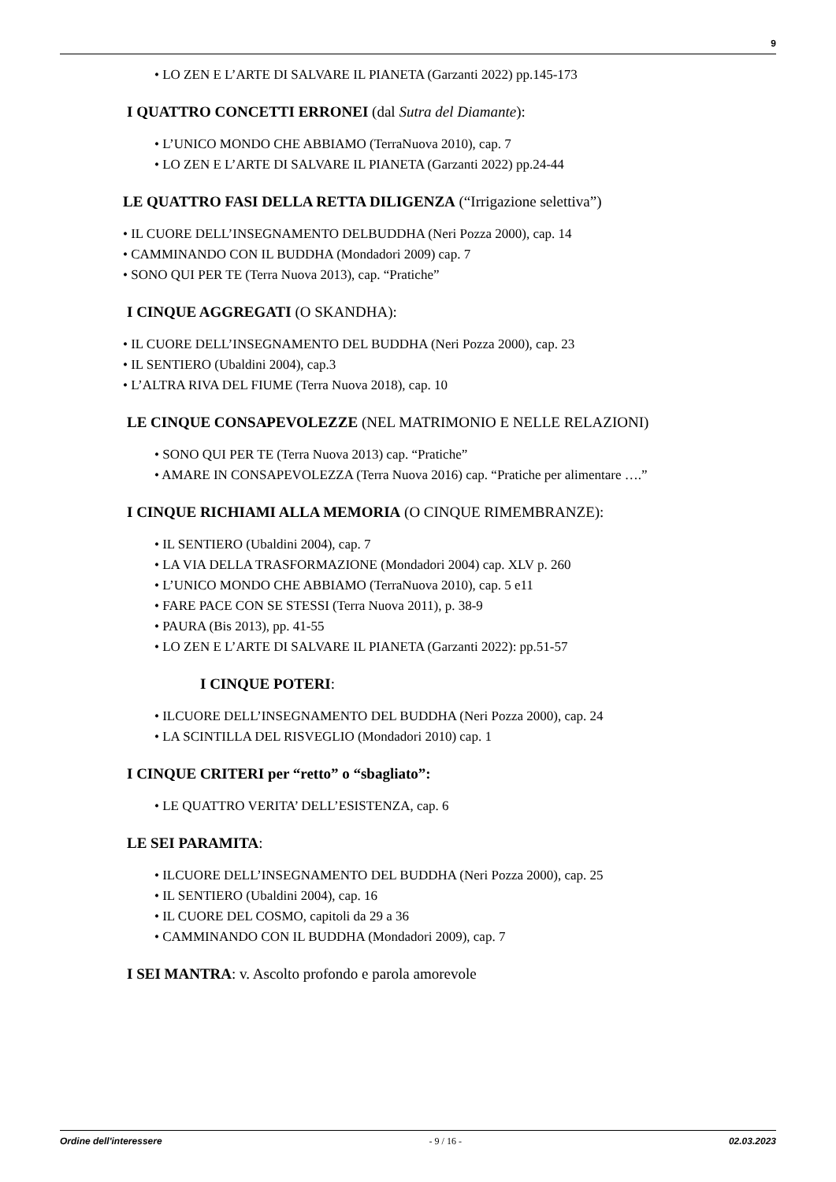9
LO ZEN E L’ARTE DI SALVARE IL PIANETA (Garzanti 2022) pp.145-173
I QUATTRO CONCETTI ERRONEI (dal Sutra del Diamante):
L’UNICO MONDO CHE ABBIAMO (TerraNuova 2010), cap. 7
LO ZEN E L’ARTE DI SALVARE IL PIANETA (Garzanti 2022) pp.24-44
LE QUATTRO FASI DELLA RETTA DILIGENZA (“Irrigazione selettiva”)
IL CUORE DELL’INSEGNAMENTO DELBUDDHA (Neri Pozza 2000), cap. 14
CAMMINANDO CON IL BUDDHA (Mondadori 2009) cap. 7
SONO QUI PER TE (Terra Nuova 2013), cap. “Pratiche”
I CINQUE AGGREGATI (O SKANDHA):
IL CUORE DELL’INSEGNAMENTO DEL BUDDHA (Neri Pozza 2000), cap. 23
IL SENTIERO (Ubaldini 2004), cap.3
L’ALTRA RIVA DEL FIUME (Terra Nuova 2018), cap. 10
LE CINQUE CONSAPEVOLEZZE (NEL MATRIMONIO E NELLE RELAZIONI)
SONO QUI PER TE (Terra Nuova 2013) cap. “Pratiche”
AMARE IN CONSAPEVOLEZZA (Terra Nuova 2016) cap. “Pratiche per alimentare ….”
I CINQUE RICHIAMI ALLA MEMORIA (O CINQUE RIMEMBRANZE):
IL SENTIERO (Ubaldini 2004), cap. 7
LA VIA DELLA TRASFORMAZIONE (Mondadori 2004) cap. XLV p. 260
L’UNICO MONDO CHE ABBIAMO (TerraNuova 2010), cap. 5 e11
FARE PACE CON SE STESSI (Terra Nuova 2011), p. 38-9
PAURA (Bis 2013), pp. 41-55
LO ZEN E L’ARTE DI SALVARE IL PIANETA (Garzanti 2022): pp.51-57
I CINQUE POTERI:
ILCUORE DELL’INSEGNAMENTO DEL BUDDHA (Neri Pozza 2000), cap. 24
LA SCINTILLA DEL RISVEGLIO (Mondadori 2010) cap. 1
I CINQUE CRITERI per “retto” o “sbagliato”:
LE QUATTRO VERITA’ DELL’ESISTENZA, cap. 6
LE SEI PARAMITA:
ILCUORE DELL’INSEGNAMENTO DEL BUDDHA (Neri Pozza 2000), cap. 25
IL SENTIERO (Ubaldini 2004), cap. 16
IL CUORE DEL COSMO, capitoli da 29 a 36
CAMMINANDO CON IL BUDDHA (Mondadori 2009), cap. 7
I SEI MANTRA: v. Ascolto profondo e parola amorevole
Ordine dell'interessere - 9 / 16 - 02.03.2023